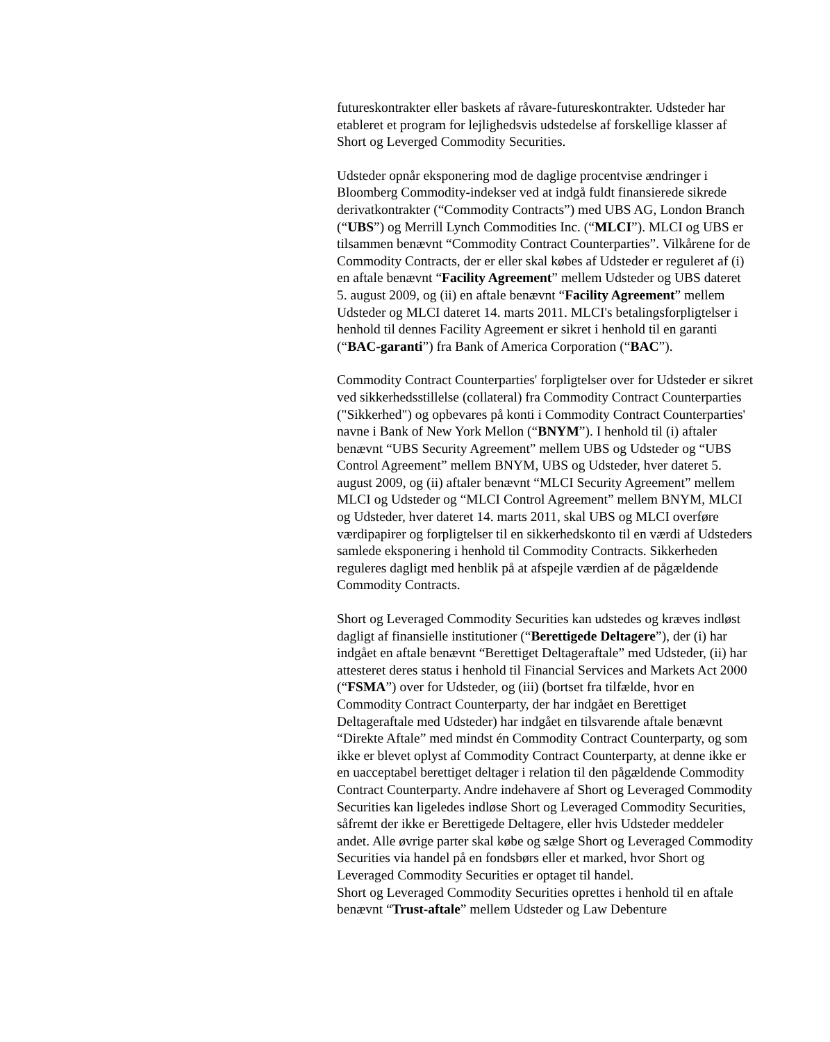futureskontrakter eller baskets af råvare-futureskontrakter. Udsteder har etableret et program for lejlighedsvis udstedelse af forskellige klasser af Short og Leverged Commodity Securities.
Udsteder opnår eksponering mod de daglige procentvise ændringer i Bloomberg Commodity-indekser ved at indgå fuldt finansierede sikrede derivatkontrakter (“Commodity Contracts”) med UBS AG, London Branch (“UBS”) og Merrill Lynch Commodities Inc. (“MLCI”). MLCI og UBS er tilsammen benævnt “Commodity Contract Counterparties”. Vilkårene for de Commodity Contracts, der er eller skal købes af Udsteder er reguleret af (i) en aftale benævnt “Facility Agreement” mellem Udsteder og UBS dateret 5. august 2009, og (ii) en aftale benævnt “Facility Agreement” mellem Udsteder og MLCI dateret 14. marts 2011. MLCI's betalingsforpligtelser i henhold til dennes Facility Agreement er sikret i henhold til en garanti (“BAC-garanti”) fra Bank of America Corporation (“BAC”).
Commodity Contract Counterparties' forpligtelser over for Udsteder er sikret ved sikkerhedsstillelse (collateral) fra Commodity Contract Counterparties ("Sikkerhed") og opbevares på konti i Commodity Contract Counterparties' navne i Bank of New York Mellon (“BNYM”). I henhold til (i) aftaler benævnt “UBS Security Agreement” mellem UBS og Udsteder og “UBS Control Agreement” mellem BNYM, UBS og Udsteder, hver dateret 5. august 2009, og (ii) aftaler benævnt “MLCI Security Agreement” mellem MLCI og Udsteder og “MLCI Control Agreement” mellem BNYM, MLCI og Udsteder, hver dateret 14. marts 2011, skal UBS og MLCI overføre værdipapirer og forpligtelser til en sikkerhedskonto til en værdi af Udsteders samlede eksponering i henhold til Commodity Contracts. Sikkerheden reguleres dagligt med henblik på at afspejle værdien af de pågældende Commodity Contracts.
Short og Leveraged Commodity Securities kan udstedes og kræves indløst dagligt af finansielle institutioner (“Berettigede Deltagere”), der (i) har indgået en aftale benævnt “Berettiget Deltageraftale” med Udsteder, (ii) har attesteret deres status i henhold til Financial Services and Markets Act 2000 (“FSMA”) over for Udsteder, og (iii) (bortset fra tilfælde, hvor en Commodity Contract Counterparty, der har indgået en Berettiget Deltageraftale med Udsteder) har indgået en tilsvarende aftale benævnt “Direkte Aftale” med mindst én Commodity Contract Counterparty, og som ikke er blevet oplyst af Commodity Contract Counterparty, at denne ikke er en uacceptabel berettiget deltager i relation til den pågældende Commodity Contract Counterparty. Andre indehavere af Short og Leveraged Commodity Securities kan ligeledes indløse Short og Leveraged Commodity Securities, såfremt der ikke er Berettigede Deltagere, eller hvis Udsteder meddeler andet. Alle øvrige parter skal købe og sælge Short og Leveraged Commodity Securities via handel på en fondsbørs eller et marked, hvor Short og Leveraged Commodity Securities er optaget til handel.
Short og Leveraged Commodity Securities oprettes i henhold til en aftale benævnt “Trust-aftale” mellem Udsteder og Law Debenture